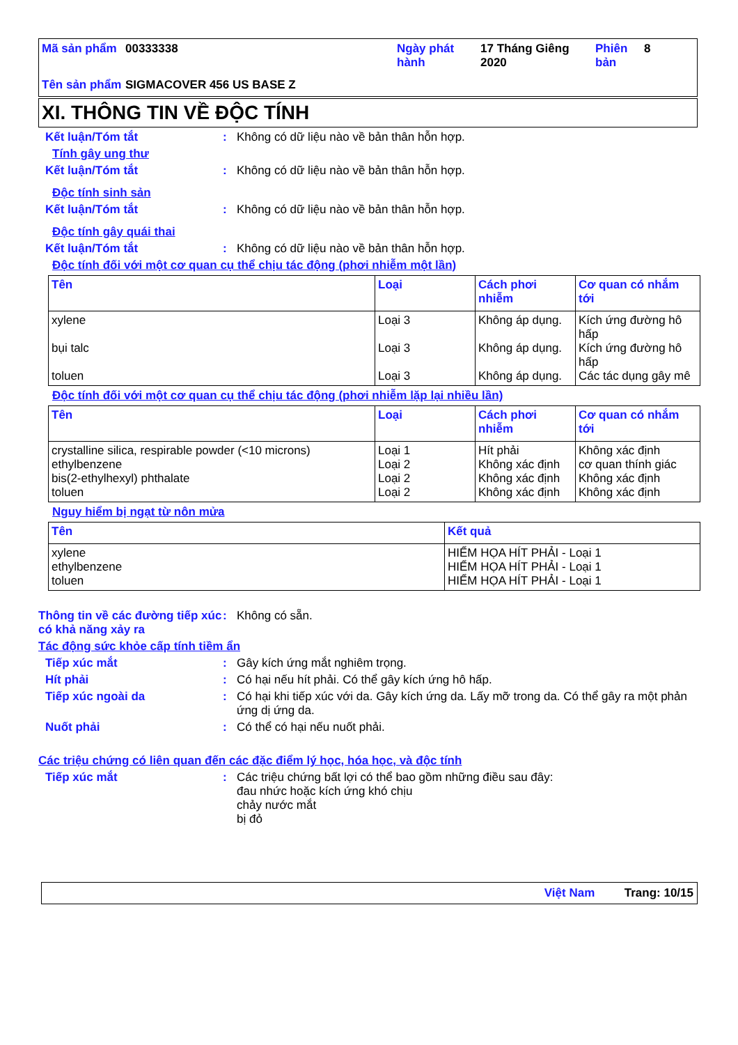| Mã sản phẩm | 00333338 | Ngày phát hành | 17 Tháng Giêng 2020 | Phiên bản | 8 |
| Tên sản phẩm | SIGMACOVER 456 US BASE Z | | | | |
XI. THÔNG TIN VỀ ĐỘC TÍNH
Kết luận/Tóm tắt: Không có dữ liệu nào về bản thân hỗn hợp.
Tính gây ung thư
Kết luận/Tóm tắt: Không có dữ liệu nào về bản thân hỗn hợp.
Độc tính sinh sản
Kết luận/Tóm tắt: Không có dữ liệu nào về bản thân hỗn hợp.
Độc tính gây quái thai
Kết luận/Tóm tắt: Không có dữ liệu nào về bản thân hỗn hợp.
Độc tính đối với một cơ quan cụ thể chịu tác động (phơi nhiễm một lần)
| Tên | Loại | Cách phơi nhiễm | Cơ quan có nhắm tới |
| --- | --- | --- | --- |
| xylene bụi talc toluen | Loại 3 Loại 3 Loại 3 | Không áp dụng. Không áp dụng. Không áp dụng. | Kích ứng đường hô hấp Kích ứng đường hô hấp Các tác dụng gây mê |
Độc tính đối với một cơ quan cụ thể chịu tác động (phơi nhiễm lặp lại nhiều lần)
| Tên | Loại | Cách phơi nhiễm | Cơ quan có nhắm tới |
| --- | --- | --- | --- |
| crystalline silica, respirable powder (<10 microns) ethylbenzene bis(2-ethylhexyl) phthalate toluen | Loại 1 Loại 2 Loại 2 Loại 2 | Hít phải Không xác định Không xác định Không xác định | Không xác định cơ quan thính giác Không xác định Không xác định |
Nguy hiểm bị ngạt từ nôn mửa
| Tên | Kết quả |
| --- | --- |
| xylene ethylbenzene toluen | HIỂM HỌA HÍT PHẢI - Loại 1 HIỂM HỌA HÍT PHẢI - Loại 1 HIỂM HỌA HÍT PHẢI - Loại 1 |
Thông tin về các đường tiếp xúc có khả năng xảy ra: Không có sẵn.
Tác động sức khỏe cấp tính tiềm ẩn
Tiếp xúc mắt: Gây kích ứng mắt nghiêm trọng.
Hít phải: Có hại nếu hít phải. Có thể gây kích ứng hô hấp.
Tiếp xúc ngoài da: Có hại khi tiếp xúc với da. Gây kích ứng da. Lấy mỡ trong da. Có thể gây ra một phản ứng dị ứng da.
Nuốt phải: Có thể có hại nếu nuốt phải.
Các triệu chứng có liên quan đến các đặc điểm lý học, hóa học, và độc tính
Tiếp xúc mắt: Các triệu chứng bất lợi có thể bao gồm những điều sau đây:
đau nhức hoặc kích ứng khó chịu
chảy nước mắt
bị đỏ
Việt Nam Trang: 10/15